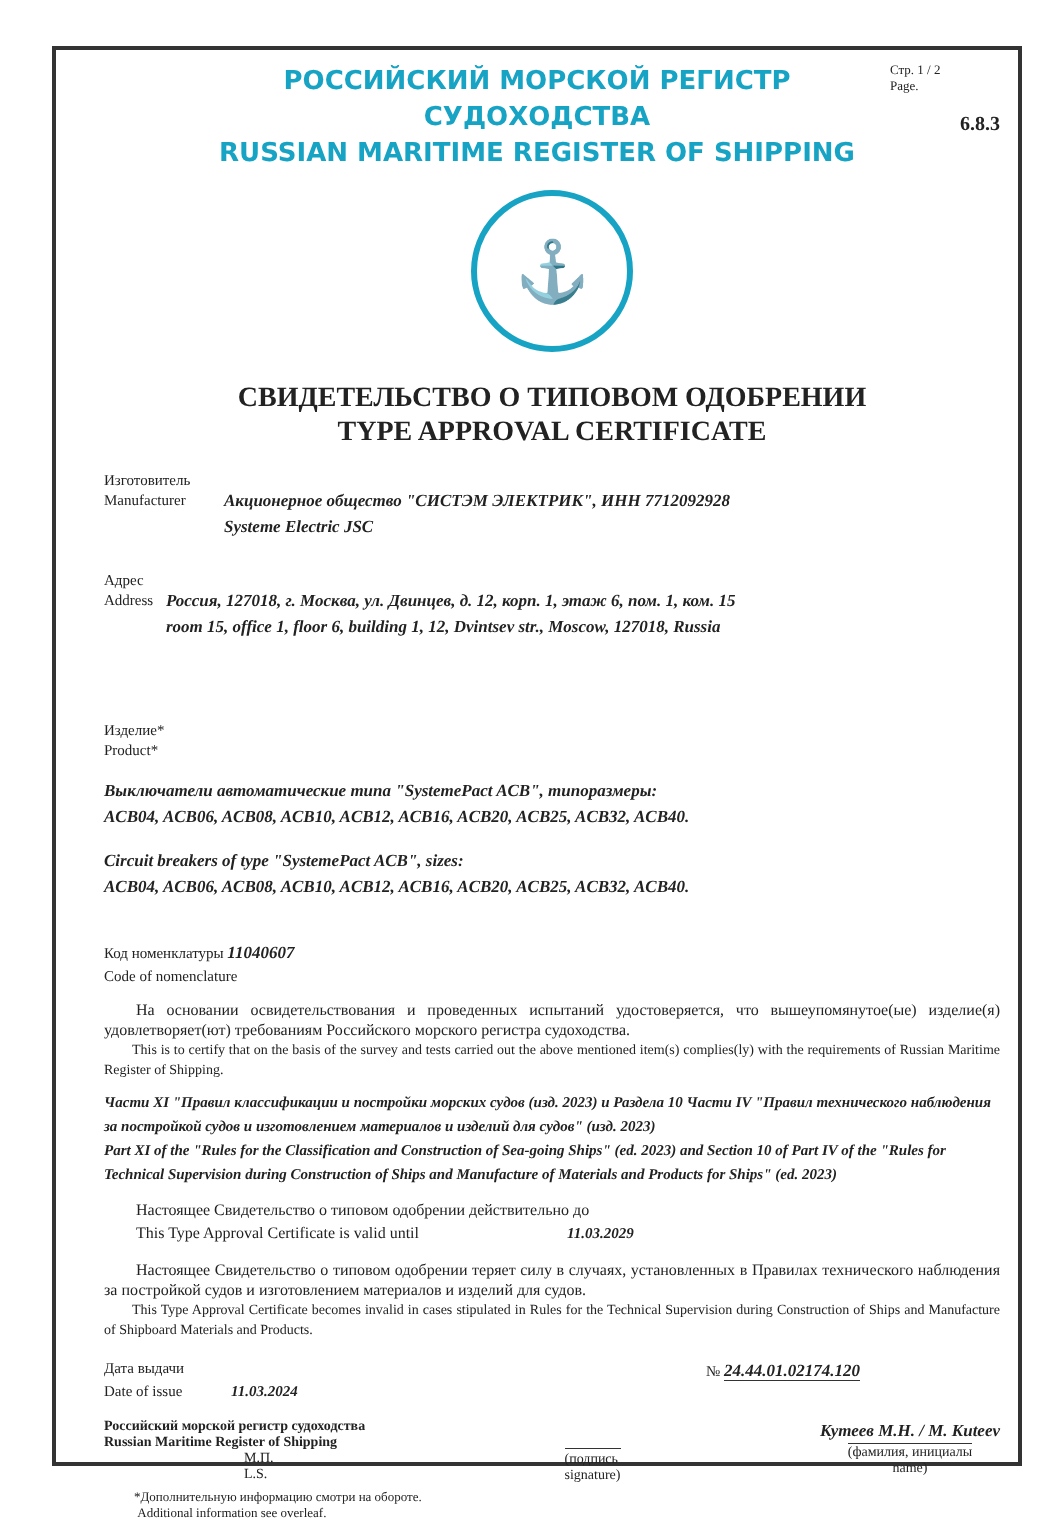РОССИЙСКИЙ МОРСКОЙ РЕГИСТР СУДОХОДСТВА
RUSSIAN MARITIME REGISTER OF SHIPPING
Стр. 1 / 2
Page.
6.8.3
⚓
СВИДЕТЕЛЬСТВО О ТИПОВОМ ОДОБРЕНИИ
TYPE APPROVAL CERTIFICATE
Изготовитель
Manufacturer
Акционерное общество "СИСТЭМ ЭЛЕКТРИК", ИНН 7712092928
Systeme Electric JSC
Адрес
Address
Россия, 127018, г. Москва, ул. Двинцев, д. 12, корп. 1, этаж 6, пом. 1, ком. 15
room 15, office 1, floor 6, building 1, 12, Dvintsev str., Moscow, 127018, Russia
Изделие*
Product*
Выключатели автоматические типа "SystemePact ACB", типоразмеры:
ACB04, ACB06, ACB08, ACB10, ACB12, ACB16, ACB20, ACB25, ACB32, ACB40.
Circuit breakers of type "SystemePact ACB", sizes:
ACB04, ACB06, ACB08, ACB10, ACB12, ACB16, ACB20, ACB25, ACB32, ACB40.
Код номенклатуры 11040607
Code of nomenclature
  На основании освидетельствования и проведенных испытаний удостоверяется, что вышеупомянутое(ые) изделие(я) удовлетворяет(ют) требованиям Российского морского регистра судоходства.
  This is to certify that on the basis of the survey and tests carried out the above mentioned item(s) complies(ly) with the requirements of Russian Maritime Register of Shipping.
Части XI "Правил классификации и постройки морских судов (изд. 2023) и Раздела 10 Части IV "Правил технического наблюдения за постройкой судов и изготовлением материалов и изделий для судов" (изд. 2023)
Part XI of the "Rules for the Classification and Construction of Sea-going Ships" (ed. 2023) and Section 10 of Part IV of the "Rules for Technical Supervision during Construction of Ships and Manufacture of Materials and Products for Ships" (ed. 2023)
  Настоящее Свидетельство о типовом одобрении действительно до
  This Type Approval Certificate is valid until          11.03.2029
  Настоящее Свидетельство о типовом одобрении теряет силу в случаях, установленных в Правилах технического наблюдения за постройкой судов и изготовлением материалов и изделий для судов.
  This Type Approval Certificate becomes invalid in cases stipulated in Rules for the Technical Supervision during Construction of Ships and Manufacture of Shipboard Materials and Products.
Дата выдачи
Date of issue    11.03.2024
№ 24.44.01.02174.120
Российский морской регистр судоходства
Russian Maritime Register of Shipping
          М.П.
          L.S.
(подпись
signature)
Кутеев М.Н. / M. Kuteev
(фамилия, инициалы
name)
*Дополнительную информацию смотри на обороте.
Additional information see overleaf.